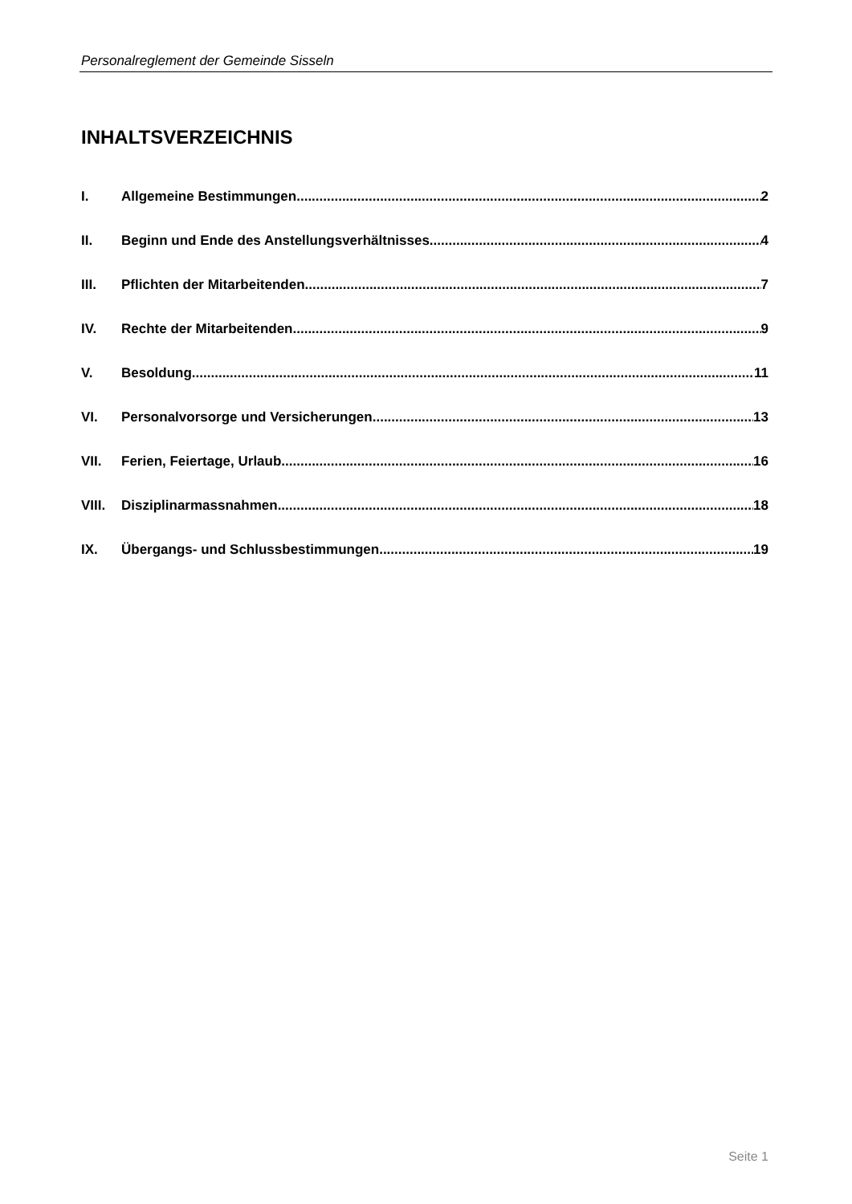Personalreglement der Gemeinde Sisseln
INHALTSVERZEICHNIS
I. Allgemeine Bestimmungen 2
II. Beginn und Ende des Anstellungsverhältnisses 4
III. Pflichten der Mitarbeitenden 7
IV. Rechte der Mitarbeitenden 9
V. Besoldung 11
VI. Personalvorsorge und Versicherungen 13
VII. Ferien, Feiertage, Urlaub 16
VIII. Disziplinarmassnahmen 18
IX. Übergangs- und Schlussbestimmungen 19
Seite 1